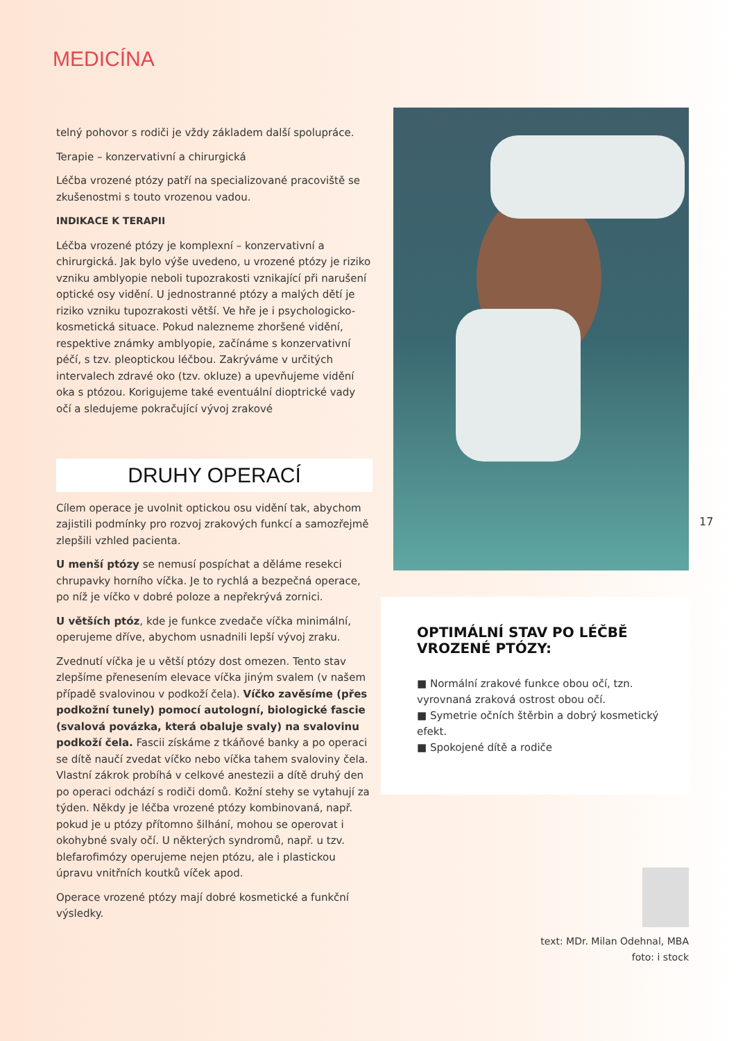MEDICÍNA
telný pohovor s rodiči je vždy základem další spolupráce.
Terapie – konzervativní a chirurgická
Léčba vrozené ptózy patří na specializované pracoviště se zkušenostmi s touto vrozenou vadou.
INDIKACE K TERAPII
Léčba vrozené ptózy je komplexní – konzervativní a chirurgická. Jak bylo výše uvedeno, u vrozené ptózy je riziko vzniku amblyopie neboli tupozrakosti vznikající při narušení optické osy vidění. U jednostranné ptózy a malých dětí je riziko vzniku tupozrakosti větší. Ve hře je i psychologicko-kosmetická situace. Pokud nalezneme zhoršené vidění, respektive známky amblyopie, začínáme s konzervativní péčí, s tzv. pleoptickou léčbou. Zakrýváme v určitých intervalech zdravé oko (tzv. okluze) a upevňujeme vidění oka s ptózou. Korigujeme také eventuální dioptrické vady očí a sledujeme pokračující vývoj zrakové
DRUHY OPERACÍ
Cílem operace je uvolnit optickou osu vidění tak, abychom zajistili podmínky pro rozvoj zrakových funkcí a samozřejmě zlepšili vzhled pacienta.
U menší ptózy se nemusí pospíchat a děláme resekci chrupavky horního víčka. Je to rychlá a bezpečná operace, po níž je víčko v dobré poloze a nepřekrývá zornici.
U větších ptóz, kde je funkce zvedače víčka minimální, operujeme dříve, abychom usnadnili lepší vývoj zraku.
Zvednutí víčka je u větší ptózy dost omezen. Tento stav zlepšíme přenesením elevace víčka jiným svalem (v našem případě svalovinou v podkoží čela). Víčko zavěsíme (přes podkožní tunely) pomocí autologní, biologické fascie (svalová povázka, která obaluje svaly) na svalovinu podkoží čela. Fascii získáme z tkáňové banky a po operaci se dítě naučí zvedat víčko nebo víčka tahem svaloviny čela. Vlastní zákrok probíhá v celkové anestezii a dítě druhý den po operaci odchází s rodiči domů. Kožní stehy se vytahují za týden. Někdy je léčba vrozené ptózy kombinovaná, např. pokud je u ptózy přítomno šilhání, mohou se operovat i okohybné svaly očí. U některých syndromů, např. u tzv. blefarofimózy operujeme nejen ptózu, ale i plastickou úpravu vnitřních koutků víček apod.
Operace vrozené ptózy mají dobré kosmetické a funkční výsledky.
17
OPTIMÁLNÍ STAV PO LÉČBĚ
VROZENÉ PTÓZY:
■ Normální zrakové funkce obou očí, tzn. vyrovnaná zraková ostrost obou očí.
■ Symetrie očních štěrbin a dobrý kosmetický efekt.
■ Spokojené dítě a rodiče
text: MDr. Milan Odehnal, MBA
foto: i stock